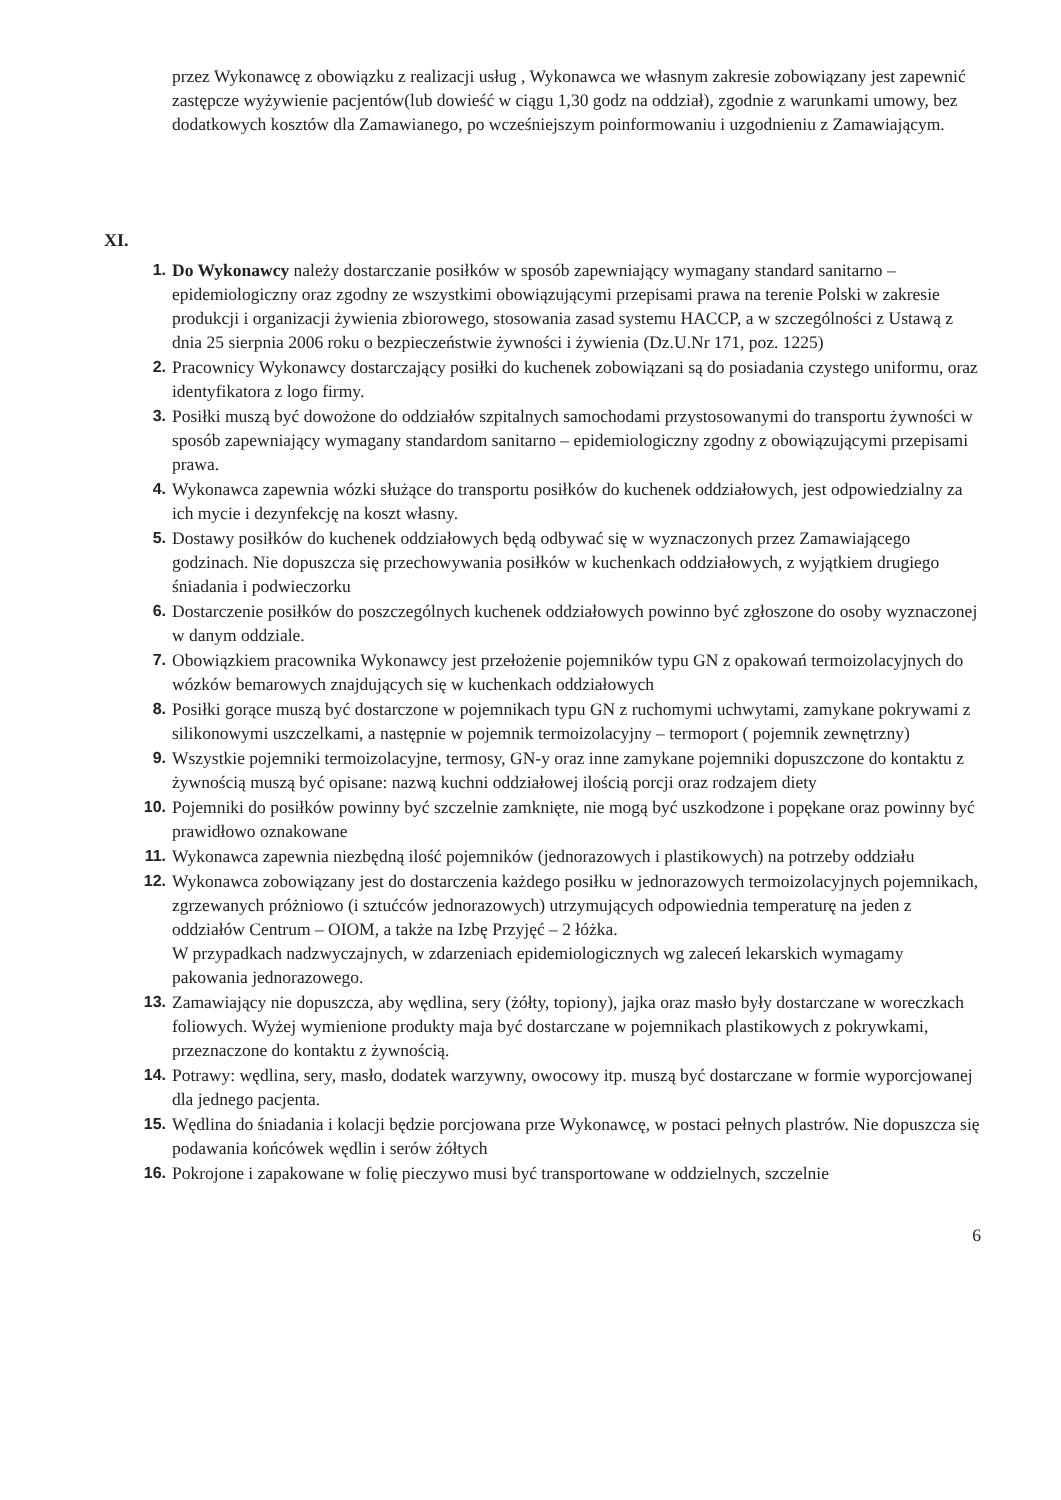przez Wykonawcę z obowiązku z realizacji usług , Wykonawca we własnym zakresie zobowiązany jest zapewnić zastępcze wyżywienie pacjentów(lub dowieść w ciągu 1,30 godz na oddział), zgodnie z warunkami umowy, bez dodatkowych kosztów dla Zamawianego, po wcześniejszym poinformowaniu i uzgodnieniu z Zamawiającym.
XI.
1. Do Wykonawcy należy dostarczanie posiłków w sposób zapewniający wymagany standard sanitarno – epidemiologiczny oraz zgodny ze wszystkimi obowiązującymi przepisami prawa na terenie Polski w zakresie produkcji i organizacji żywienia zbiorowego, stosowania zasad systemu HACCP, a w szczególności z Ustawą z dnia 25 sierpnia 2006 roku o bezpieczeństwie żywności i żywienia (Dz.U.Nr 171, poz. 1225)
2. Pracownicy Wykonawcy dostarczający posiłki do kuchenek zobowiązani są do posiadania czystego uniformu, oraz identyfikatora z logo firmy.
3. Posiłki muszą być dowożone do oddziałów szpitalnych samochodami przystosowanymi do transportu żywności w sposób zapewniający wymagany standardom sanitarno – epidemiologiczny zgodny z obowiązującymi przepisami prawa.
4. Wykonawca zapewnia wózki służące do transportu posiłków do kuchenek oddziałowych, jest odpowiedzialny za ich mycie i dezynfekcję na koszt własny.
5. Dostawy posiłków do kuchenek oddziałowych będą odbywać się w wyznaczonych przez Zamawiającego godzinach. Nie dopuszcza się przechowywania posiłków w kuchenkach oddziałowych, z wyjątkiem drugiego śniadania i podwieczorku
6. Dostarczenie posiłków do poszczególnych kuchenek oddziałowych powinno być zgłoszone do osoby wyznaczonej w danym oddziale.
7. Obowiązkiem pracownika Wykonawcy jest przełożenie pojemników typu GN z opakowań termoizolacyjnych do wózków bemarowych znajdujących się w kuchenkach oddziałowych
8. Posiłki gorące muszą być dostarczone w pojemnikach typu GN z ruchomymi uchwytami, zamykane pokrywami z silikonowymi uszczelkami, a następnie w pojemnik termoizolacyjny – termoport ( pojemnik zewnętrzny)
9. Wszystkie pojemniki termoizolacyjne, termosy, GN-y oraz inne zamykane pojemniki dopuszczone do kontaktu z żywnością muszą być opisane: nazwą kuchni oddziałowej ilością porcji oraz rodzajem diety
10. Pojemniki do posiłków powinny być szczelnie zamknięte, nie mogą być uszkodzone i popękane oraz powinny być prawidłowo oznakowane
11. Wykonawca zapewnia niezbędną ilość pojemników (jednorazowych i plastikowych) na potrzeby oddziału
12. Wykonawca zobowiązany jest do dostarczenia każdego posiłku w jednorazowych termoizolacyjnych pojemnikach, zgrzewanych próżniowo (i sztućców jednorazowych) utrzymujących odpowiednia temperaturę na jeden z oddziałów Centrum – OIOM, a także na Izbę Przyjęć – 2 łóżka.
W przypadkach nadzwyczajnych, w zdarzeniach epidemiologicznych wg zaleceń lekarskich wymagamy pakowania jednorazowego.
13. Zamawiający nie dopuszcza, aby wędlina, sery (żółty, topiony), jajka oraz masło były dostarczane w woreczkach foliowych. Wyżej wymienione produkty maja być dostarczane w pojemnikach plastikowych z pokrywkami, przeznaczone do kontaktu z żywnością.
14. Potrawy: wędlina, sery, masło, dodatek warzywny, owocowy itp. muszą być dostarczane w formie wyporcjowanej dla jednego pacjenta.
15. Wędlina do śniadania i kolacji będzie porcjowana prze Wykonawcę, w postaci pełnych plastrów. Nie dopuszcza się podawania końcówek wędlin i serów żółtych
16. Pokrojone i zapakowane w folię pieczywo musi być transportowane w oddzielnych, szczelnie
6